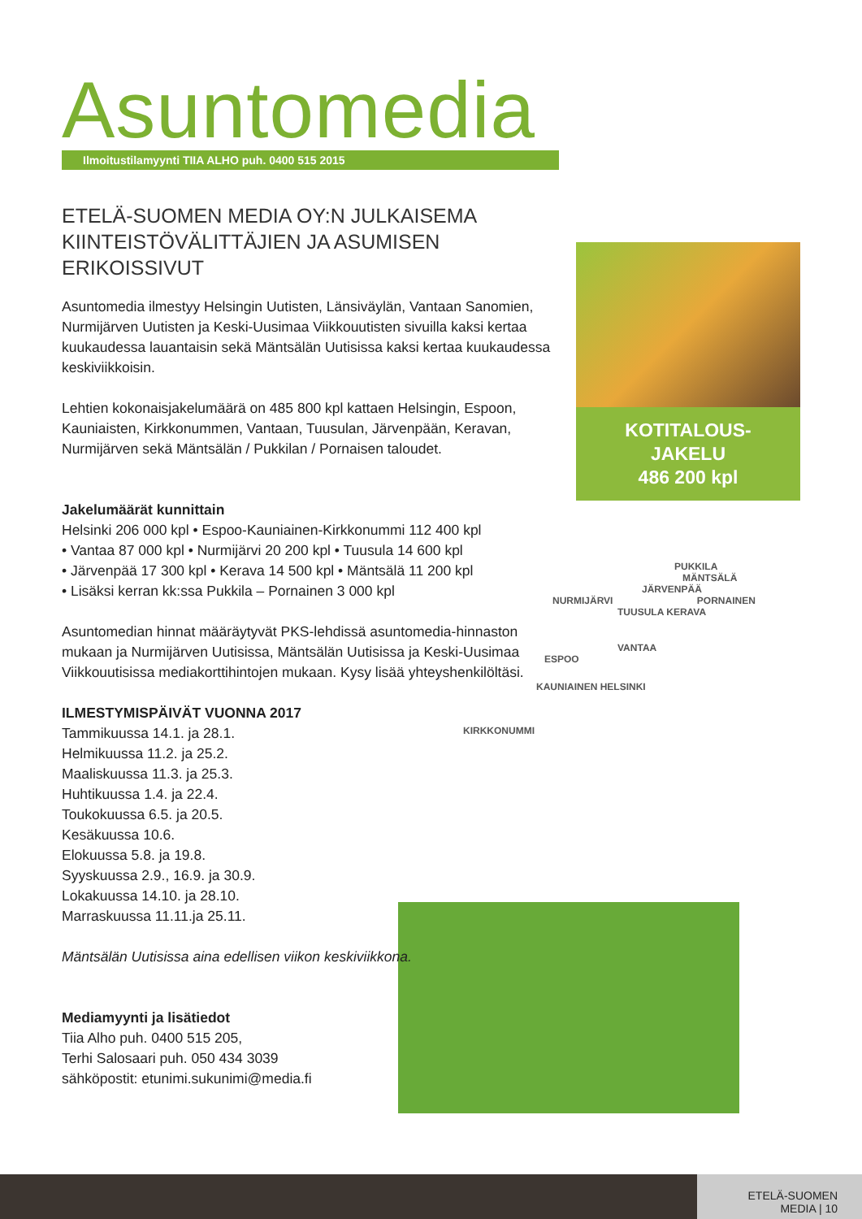Asunto media
Ilmoitustilamyynti TIIA ALHO puh. 0400 515 2015
ETELÄ-SUOMEN MEDIA OY:N JULKAISEMA KIINTEISTÖVÄLITTÄJIEN JA ASUMISEN ERIKOISSIVUT
Asuntomedia ilmestyy Helsingin Uutisten, Länsiväylän, Vantaan Sanomien, Nurmijärven Uutisten ja Keski-Uusimaa Viikkouutisten sivuilla kaksi kertaa kuukaudessa lauantaisin sekä Mäntsälän Uutisissa kaksi kertaa kuukaudessa keskiviikkoisin.
Lehtien kokonaisjakelumäärä on 485 800 kpl kattaen Helsingin, Espoon, Kauniaisten, Kirkkonummen, Vantaan, Tuusulan, Järvenpään, Keravan, Nurmijärven sekä Mäntsälän / Pukkilan / Pornaisen taloudet.
Jakelumäärät kunnittain
Helsinki 206 000 kpl • Espoo-Kauniainen-Kirkkonummi 112 400 kpl
• Vantaa 87 000 kpl • Nurmijärvi 20 200 kpl • Tuusula 14 600 kpl
• Järvenpää 17 300 kpl • Kerava 14 500 kpl • Mäntsälä 11 200 kpl
• Lisäksi kerran kk:ssa Pukkila – Pornainen 3 000 kpl
Asuntomedian hinnat määräytyvät PKS-lehdissä asuntomedia-hinnaston mukaan ja Nurmijärven Uutisissa, Mäntsälän Uutisissa ja Keski-Uusimaa Viikkouutisissa mediakorttihintojen mukaan. Kysy lisää yhteyshenkilöltäsi.
ILMESTYMISPÄIVÄT VUONNA 2017
Tammikuussa 14.1. ja 28.1.
Helmikuussa 11.2. ja 25.2.
Maaliskuussa 11.3. ja 25.3.
Huhtikuussa 1.4. ja 22.4.
Toukokuussa 6.5. ja 20.5.
Kesäkuussa 10.6.
Elokuussa 5.8. ja 19.8.
Syyskuussa 2.9., 16.9. ja 30.9.
Lokakuussa 14.10. ja 28.10.
Marraskuussa 11.11.ja 25.11.
Mäntsälän Uutisissa aina edellisen viikon keskiviikkona.
Mediamyynti ja lisätiedot
Tiia Alho puh. 0400 515 205,
Terhi Salosaari puh. 050 434 3039
sähköpostit: etunimi.sukunimi@media.fi
KOTITALOUS-
JAKELU
486 200 kpl
PUKKILA
MÄNTSÄLÄ
JÄRVENPÄÄ
NURMIJÄRVI PORNAINEN
TUUSULA KERAVA
VANTAA
ESPOO
KAUNIAINEN HELSINKI
KIRKKONUMMI
ETELÄ-SUOMEN MEDIA | 10